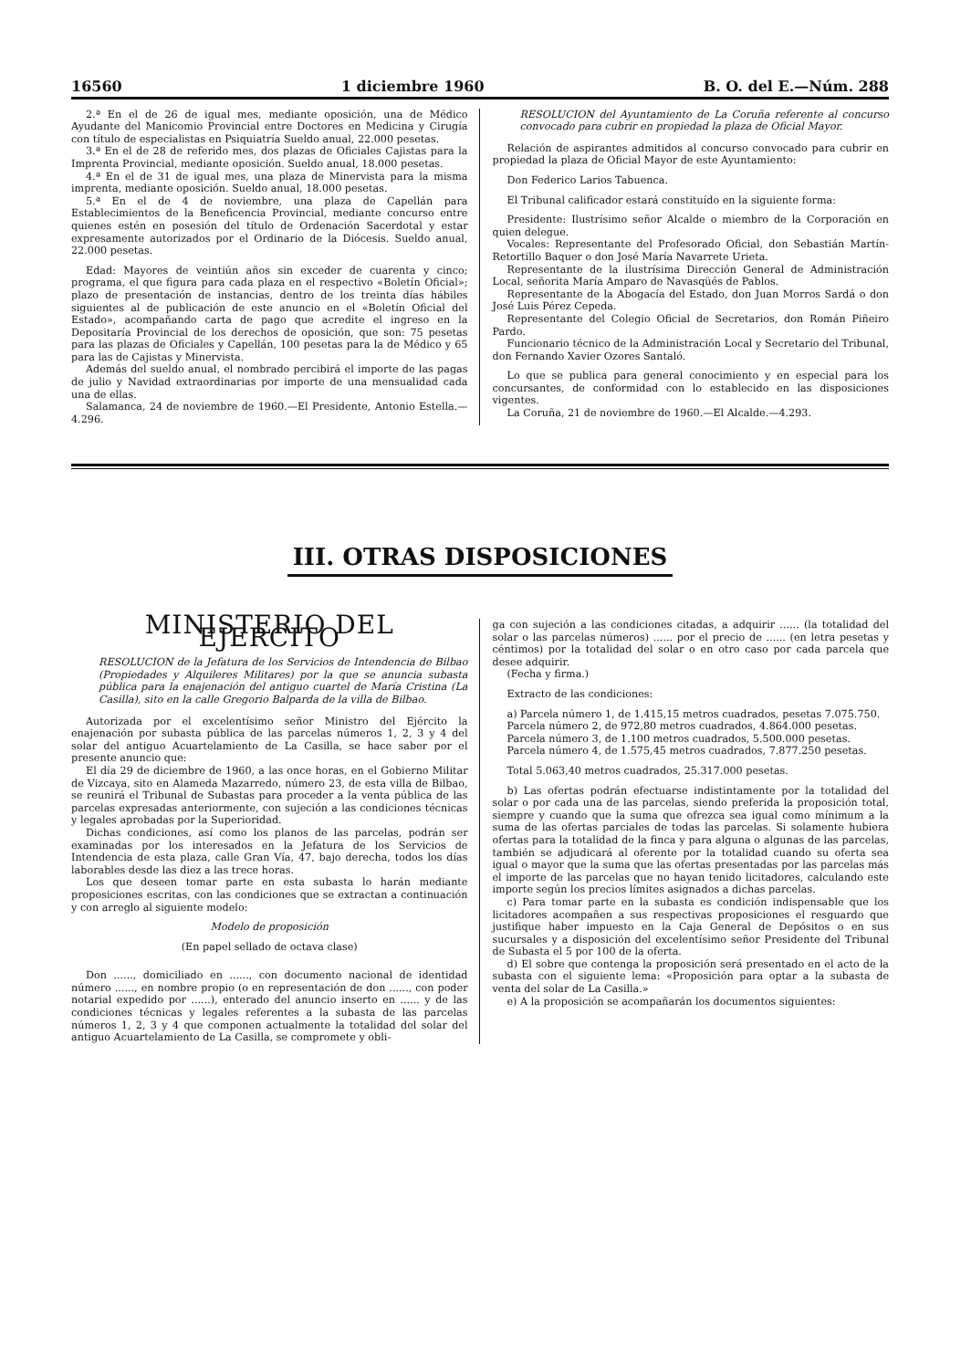16560 1 diciembre 1960 B. O. del E.—Núm. 288
2.ª En el de 26 de igual mes, mediante oposición, una de Médico Ayudante del Manicomio Provincial entre Doctores en Medicina y Cirugía con título de especialistas en Psiquiatría Sueldo anual, 22.000 pesetas.
3.ª En el de 28 de referido mes, dos plazas de Oficiales Cajistas para la Imprenta Provincial, mediante oposición. Sueldo anual, 18.000 pesetas.
4.ª En el de 31 de igual mes, una plaza de Minervista para la misma imprenta, mediante oposición. Sueldo anual, 18.000 pesetas.
5.ª En el de 4 de noviembre, una plaza de Capellán para Establecimientos de la Beneficencia Provincial, mediante concurso entre quienes estén en posesión del título de Ordenación Sacerdotal y estar expresamente autorizados por el Ordinario de la Diócesis. Sueldo anual, 22.000 pesetas.
Edad: Mayores de veintiún años sin exceder de cuarenta y cinco; programa, el que figura para cada plaza en el respectivo «Boletín Oficial»; plazo de presentación de instancias, dentro de los treinta días hábiles siguientes al de publicación de este anuncio en el «Boletín Oficial del Estado», acompañando carta de pago que acredite el ingreso en la Depositaría Provincial de los derechos de oposición, que son: 75 pesetas para las plazas de Oficiales y Capellán, 100 pesetas para la de Médico y 65 para las de Cajistas y Minervista.
Además del sueldo anual, el nombrado percibirá el importe de las pagas de julio y Navidad extraordinarias por importe de una mensualidad cada una de ellas.
Salamanca, 24 de noviembre de 1960.—El Presidente, Antonio Estella.—4.296.
RESOLUCION del Ayuntamiento de La Coruña referente al concurso convocado para cubrir en propiedad la plaza de Oficial Mayor.
Relación de aspirantes admitidos al concurso convocado para cubrir en propiedad la plaza de Oficial Mayor de este Ayuntamiento:
Don Federico Larios Tabuenca.
El Tribunal calificador estará constituído en la siguiente forma:
Presidente: Ilustrísimo señor Alcalde o miembro de la Corporación en quien delegue.
Vocales: Representante del Profesorado Oficial, don Sebastián Martín-Retortillo Baquer o don José María Navarrete Urieta.
Representante de la ilustrísima Dirección General de Administración Local, señorita María Amparo de Navasqüés de Pablos.
Representante de la Abogacía del Estado, don Juan Morros Sardá o don José Luis Pérez Cepeda.
Representante del Colegio Oficial de Secretarios, don Román Piñeiro Pardo.
Funcionario técnico de la Administración Local y Secretario del Tribunal, don Fernando Xavier Ozores Santaló.
Lo que se publica para general conocimiento y en especial para los concursantes, de conformidad con lo establecido en las disposiciones vigentes.
La Coruña, 21 de noviembre de 1960.—El Alcalde.—4.293.
III. OTRAS DISPOSICIONES
MINISTERIO DEL EJERCITO
RESOLUCION de la Jefatura de los Servicios de Intendencia de Bilbao (Propiedades y Alquileres Militares) por la que se anuncia subasta pública para la enajenación del antiguo cuartel de María Cristina (La Casilla), sito en la calle Gregorio Balparda de la villa de Bilbao.
Autorizada por el excelentísimo señor Ministro del Ejército la enajenación por subasta pública de las parcelas números 1, 2, 3 y 4 del solar del antiguo Acuartelamiento de La Casilla, se hace saber por el presente anuncio que:
El día 29 de diciembre de 1960, a las once horas, en el Gobierno Militar de Vizcaya, sito en Alameda Mazarredo, número 23, de esta villa de Bilbao, se reunirá el Tribunal de Subastas para proceder a la venta pública de las parcelas expresadas anteriormente, con sujeción a las condiciones técnicas y legales aprobadas por la Superioridad.
Dichas condiciones, así como los planos de las parcelas, podrán ser examinadas por los interesados en la Jefatura de los Servicios de Intendencia de esta plaza, calle Gran Vía, 47, bajo derecha, todos los días laborables desde las diez a las trece horas.
Los que deseen tomar parte en esta subasta lo harán mediante proposiciones escritas, con las condiciones que se extractan a continuación y con arreglo al siguiente modelo:
Modelo de proposición
(En papel sellado de octava clase)
Don ......, domiciliado en ......, con documento nacional de identidad número ......, en nombre propio (o en representación de don ......, con poder notarial expedido por ......), enterado del anuncio inserto en ...... y de las condiciones técnicas y legales referentes a la subasta de las parcelas números 1, 2, 3 y 4 que componen actualmente la totalidad del solar del antiguo Acuartelamiento de La Casilla, se compromete y obli-
ga con sujeción a las condiciones citadas, a adquirir ...... (la totalidad del solar o las parcelas números) ...... por el precio de ...... (en letra pesetas y céntimos) por la totalidad del solar o en otro caso por cada parcela que desee adquirir.
(Fecha y firma.)
Extracto de las condiciones:
a) Parcela número 1, de 1.415,15 metros cuadrados, pesetas 7.075.750.
Parcela número 2, de 972,80 metros cuadrados, 4.864.000 pesetas.
Parcela número 3, de 1.100 metros cuadrados, 5.500.000 pesetas.
Parcela número 4, de 1.575,45 metros cuadrados, 7.877.250 pesetas.
Total 5.063,40 metros cuadrados, 25.317.000 pesetas.
b) Las ofertas podrán efectuarse indistintamente por la totalidad del solar o por cada una de las parcelas, siendo preferida la proposición total, siempre y cuando que la suma que ofrezca sea igual como mínimum a la suma de las ofertas parciales de todas las parcelas. Si solamente hubiera ofertas para la totalidad de la finca y para alguna o algunas de las parcelas, también se adjudicará al oferente por la totalidad cuando su oferta sea igual o mayor que la suma que las ofertas presentadas por las parcelas más el importe de las parcelas que no hayan tenido licitadores, calculando este importe según los precios límites asignados a dichas parcelas.
c) Para tomar parte en la subasta es condición indispensable que los licitadores acompañen a sus respectivas proposiciones el resguardo que justifique haber impuesto en la Caja General de Depósitos o en sus sucursales y a disposición del excelentísimo señor Presidente del Tribunal de Subasta el 5 por 100 de la oferta.
d) El sobre que contenga la proposición será presentado en el acto de la subasta con el siguiente lema: «Proposición para optar a la subasta de venta del solar de La Casilla.»
e) A la proposición se acompañarán los documentos siguientes: